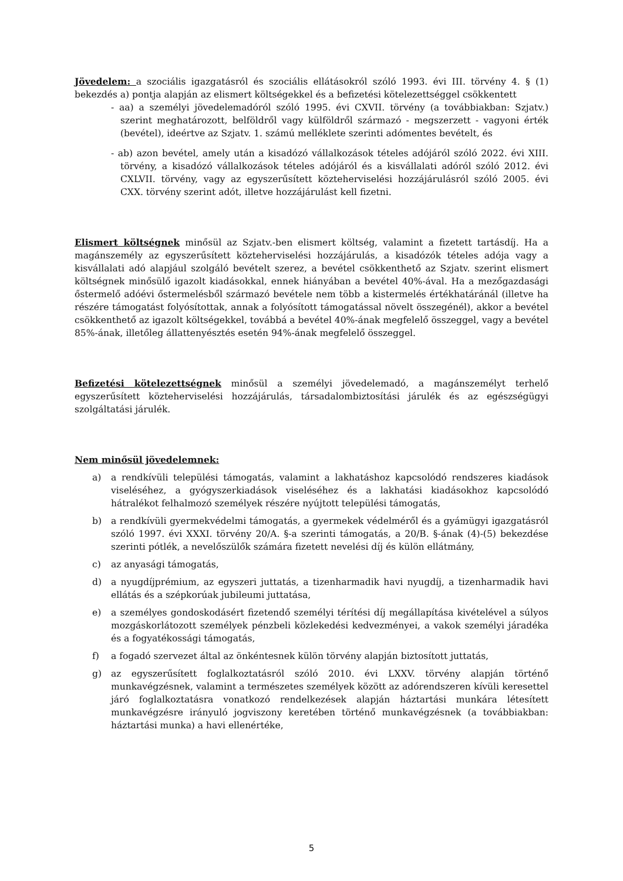Jövedelem: a szociális igazgatásról és szociális ellátásokról szóló 1993. évi III. törvény 4. § (1) bekezdés a) pontja alapján az elismert költségekkel és a befizetési kötelezettséggel csökkentett
- aa) a személyi jövedelemadóról szóló 1995. évi CXVII. törvény (a továbbiakban: Szjatv.) szerint meghatározott, belföldről vagy külföldről származó - megszerzett - vagyoni érték (bevétel), ideértve az Szjatv. 1. számú melléklete szerinti adómentes bevételt, és
- ab) azon bevétel, amely után a kisadózó vállalkozások tételes adójáról szóló 2022. évi XIII. törvény, a kisadózó vállalkozások tételes adójáról és a kisvállalati adóról szóló 2012. évi CXLVII. törvény, vagy az egyszerűsített közteherviselési hozzájárulásról szóló 2005. évi CXX. törvény szerint adót, illetve hozzájárulást kell fizetni.
Elismert költségnek minősül az Szjatv.-ben elismert költség, valamint a fizetett tartásdíj. Ha a magánszemély az egyszerűsített közteherviselési hozzájárulás, a kisadózók tételes adója vagy a kisvállalati adó alapjául szolgáló bevételt szerez, a bevétel csökkenthető az Szjatv. szerint elismert költségnek minősülő igazolt kiadásokkal, ennek hiányában a bevétel 40%-ával. Ha a mezőgazdasági őstermelő adóévi őstermelésből származó bevétele nem több a kistermelés értékhatáránál (illetve ha részére támogatást folyósítottak, annak a folyósított támogatással növelt összegénél), akkor a bevétel csökkenthető az igazolt költségekkel, továbbá a bevétel 40%-ának megfelelő összeggel, vagy a bevétel 85%-ának, illetőleg állattenyésztés esetén 94%-ának megfelelő összeggel.
Befizetési kötelezettségnek minősül a személyi jövedelemadó, a magánszemélyt terhelő egyszerűsített közteherviselési hozzájárulás, társadalombiztosítási járulék és az egészségügyi szolgáltatási járulék.
Nem minősül jövedelemnek:
a) a rendkívüli települési támogatás, valamint a lakhatáshoz kapcsolódó rendszeres kiadások viseléséhez, a gyógyszerkiadások viseléséhez és a lakhatási kiadásokhoz kapcsolódó hátralékot felhalmozó személyek részére nyújtott települési támogatás,
b) a rendkívüli gyermekvédelmi támogatás, a gyermekek védelméről és a gyámügyi igazgatásról szóló 1997. évi XXXI. törvény 20/A. §-a szerinti támogatás, a 20/B. §-ának (4)-(5) bekezdése szerinti pótlék, a nevelőszülők számára fizetett nevelési díj és külön ellátmány,
c) az anyasági támogatás,
d) a nyugdíjprémium, az egyszeri juttatás, a tizenharmadik havi nyugdíj, a tizenharmadik havi ellátás és a szépkorúak jubileumi juttatása,
e) a személyes gondoskodásért fizetendő személyi térítési díj megállapítása kivételével a súlyos mozgáskorlátozott személyek pénzbeli közlekedési kedvezményei, a vakok személyi járadéka és a fogyatékossági támogatás,
f) a fogadó szervezet által az önkéntesnek külön törvény alapján biztosított juttatás,
g) az egyszerűsített foglalkoztatásról szóló 2010. évi LXXV. törvény alapján történő munkavégzésnek, valamint a természetes személyek között az adórendszeren kívüli keresettel járó foglalkoztatásra vonatkozó rendelkezések alapján háztartási munkára létesített munkavégzésre irányuló jogviszony keretében történő munkavégzésnek (a továbbiakban: háztartási munka) a havi ellenértéke,
5